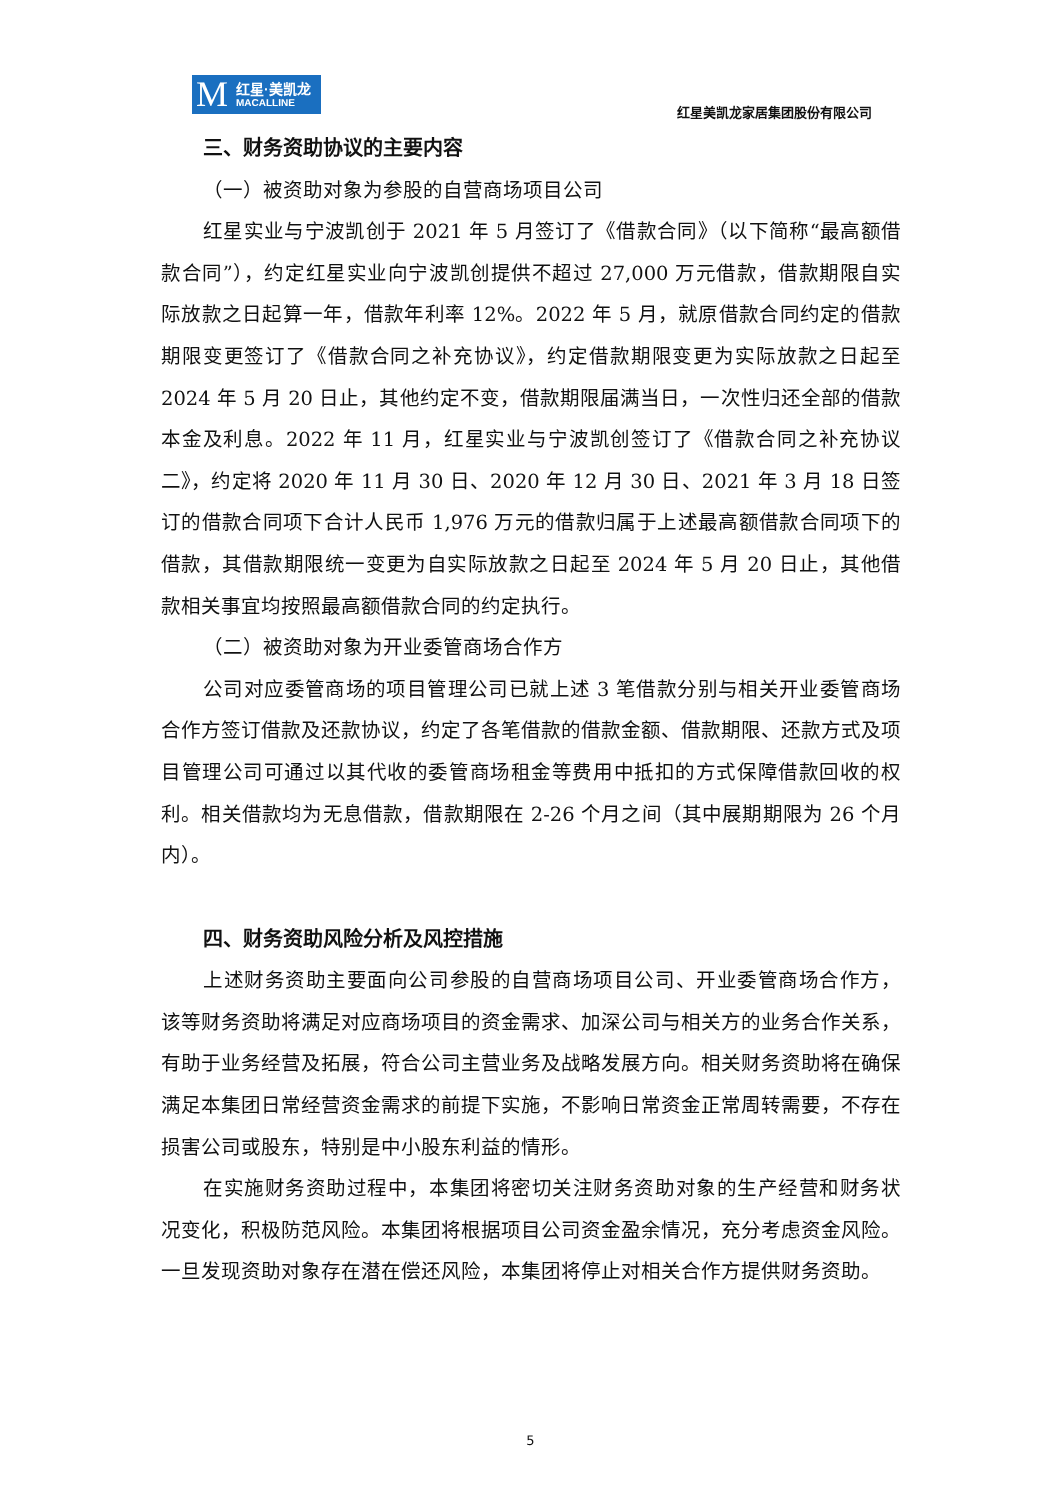M 红星·美凯龙
MACALLINE
红星美凯龙家居集团股份有限公司
三、财务资助协议的主要内容
（一）被资助对象为参股的自营商场项目公司
红星实业与宁波凯创于 2021 年 5 月签订了《借款合同》（以下简称“最高额借款合同”），约定红星实业向宁波凯创提供不超过 27,000 万元借款，借款期限自实际放款之日起算一年，借款年利率 12%。2022 年 5 月，就原借款合同约定的借款期限变更签订了《借款合同之补充协议》，约定借款期限变更为实际放款之日起至 2024 年 5 月 20 日止，其他约定不变，借款期限届满当日，一次性归还全部的借款本金及利息。2022 年 11 月，红星实业与宁波凯创签订了《借款合同之补充协议二》，约定将 2020 年 11 月 30 日、2020 年 12 月 30 日、2021 年 3 月 18 日签订的借款合同项下合计人民币 1,976 万元的借款归属于上述最高额借款合同项下的借款，其借款期限统一变更为自实际放款之日起至 2024 年 5 月 20 日止，其他借款相关事宜均按照最高额借款合同的约定执行。
（二）被资助对象为开业委管商场合作方
公司对应委管商场的项目管理公司已就上述 3 笔借款分别与相关开业委管商场合作方签订借款及还款协议，约定了各笔借款的借款金额、借款期限、还款方式及项目管理公司可通过以其代收的委管商场租金等费用中抵扣的方式保障借款回收的权利。相关借款均为无息借款，借款期限在 2-26 个月之间（其中展期期限为 26 个月内）。
四、财务资助风险分析及风控措施
上述财务资助主要面向公司参股的自营商场项目公司、开业委管商场合作方，该等财务资助将满足对应商场项目的资金需求、加深公司与相关方的业务合作关系，有助于业务经营及拓展，符合公司主营业务及战略发展方向。相关财务资助将在确保满足本集团日常经营资金需求的前提下实施，不影响日常资金正常周转需要，不存在损害公司或股东，特别是中小股东利益的情形。
在实施财务资助过程中，本集团将密切关注财务资助对象的生产经营和财务状况变化，积极防范风险。本集团将根据项目公司资金盈余情况，充分考虑资金风险。一旦发现资助对象存在潜在偿还风险，本集团将停止对相关合作方提供财务资助。
5